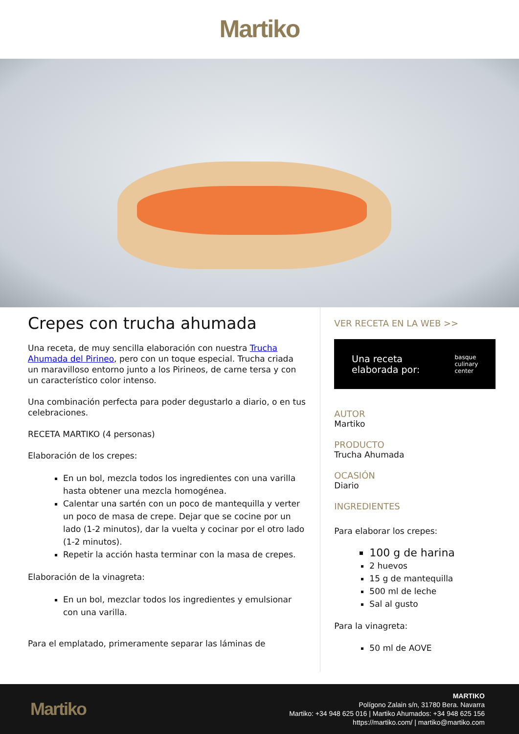Martiko
Crepes con trucha ahumada
Una receta, de muy sencilla elaboración con nuestra Trucha Ahumada del Pirineo, pero con un toque especial. Trucha criada un maravilloso entorno junto a los Pirineos, de carne tersa y con un característico color intenso.
Una combinación perfecta para poder degustarlo a diario, o en tus celebraciones.
RECETA MARTIKO (4 personas)
Elaboración de los crepes:
En un bol, mezcla todos los ingredientes con una varilla hasta obtener una mezcla homogénea.
Calentar una sartén con un poco de mantequilla y verter un poco de masa de crepe. Dejar que se cocine por un lado (1-2 minutos), dar la vuelta y cocinar por el otro lado (1-2 minutos).
Repetir la acción hasta terminar con la masa de crepes.
Elaboración de la vinagreta:
En un bol, mezclar todos los ingredientes y emulsionar con una varilla.
Para el emplatado, primeramente separar las láminas de
VER RECETA EN LA WEB >>
Una receta
elaborada por: basque
culinary
center
AUTOR
Martiko
PRODUCTO
Trucha Ahumada
OCASIÓN
Diario
INGREDIENTES
Para elaborar los crepes:
100 g de harina
2 huevos
15 g de mantequilla
500 ml de leche
Sal al gusto
Para la vinagreta:
50 ml de AOVE
Martiko
MARTIKO
Polígono Zalain s/n, 31780 Bera. Navarra
Martiko: +34 948 625 016 | Martiko Ahumados: +34 948 625 156
https://martiko.com/ | martiko@martiko.com